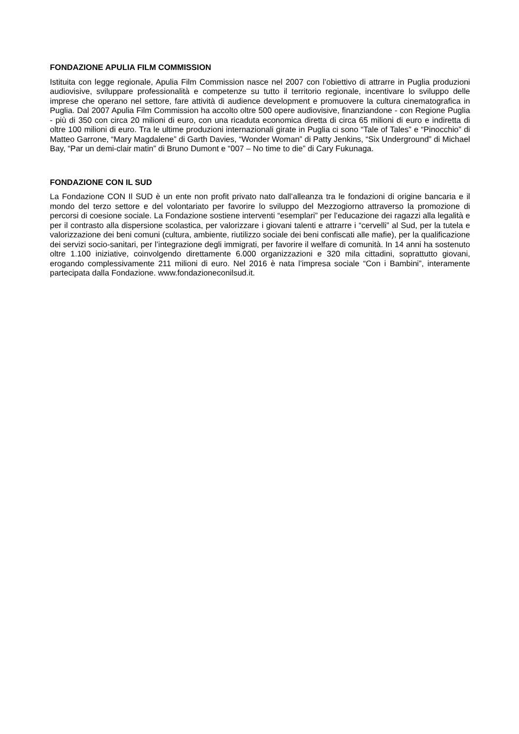FONDAZIONE APULIA FILM COMMISSION
Istituita con legge regionale, Apulia Film Commission nasce nel 2007 con l’obiettivo di attrarre in Puglia produzioni audiovisive, sviluppare professionalità e competenze su tutto il territorio regionale, incentivare lo sviluppo delle imprese che operano nel settore, fare attività di audience development e promuovere la cultura cinematografica in Puglia. Dal 2007 Apulia Film Commission ha accolto oltre 500 opere audiovisive, finanziandone - con Regione Puglia - più di 350 con circa 20 milioni di euro, con una ricaduta economica diretta di circa 65 milioni di euro e indiretta di oltre 100 milioni di euro. Tra le ultime produzioni internazionali girate in Puglia ci sono “Tale of Tales” e “Pinocchio” di Matteo Garrone, “Mary Magdalene” di Garth Davies, “Wonder Woman” di Patty Jenkins, “Six Underground” di Michael Bay, “Par un demi-clair matin” di Bruno Dumont e “007 – No time to die” di Cary Fukunaga.
FONDAZIONE CON IL SUD
La Fondazione CON Il SUD è un ente non profit privato nato dall’alleanza tra le fondazioni di origine bancaria e il mondo del terzo settore e del volontariato per favorire lo sviluppo del Mezzogiorno attraverso la promozione di percorsi di coesione sociale. La Fondazione sostiene interventi “esemplari” per l’educazione dei ragazzi alla legalità e per il contrasto alla dispersione scolastica, per valorizzare i giovani talenti e attrarre i “cervelli” al Sud, per la tutela e valorizzazione dei beni comuni (cultura, ambiente, riutilizzo sociale dei beni confiscati alle mafie), per la qualificazione dei servizi socio-sanitari, per l’integrazione degli immigrati, per favorire il welfare di comunità. In 14 anni ha sostenuto oltre 1.100 iniziative, coinvolgendo direttamente 6.000 organizzazioni e 320 mila cittadini, soprattutto giovani, erogando complessivamente 211 milioni di euro. Nel 2016 è nata l’impresa sociale “Con i Bambini”, interamente partecipata dalla Fondazione. www.fondazioneconilsud.it.